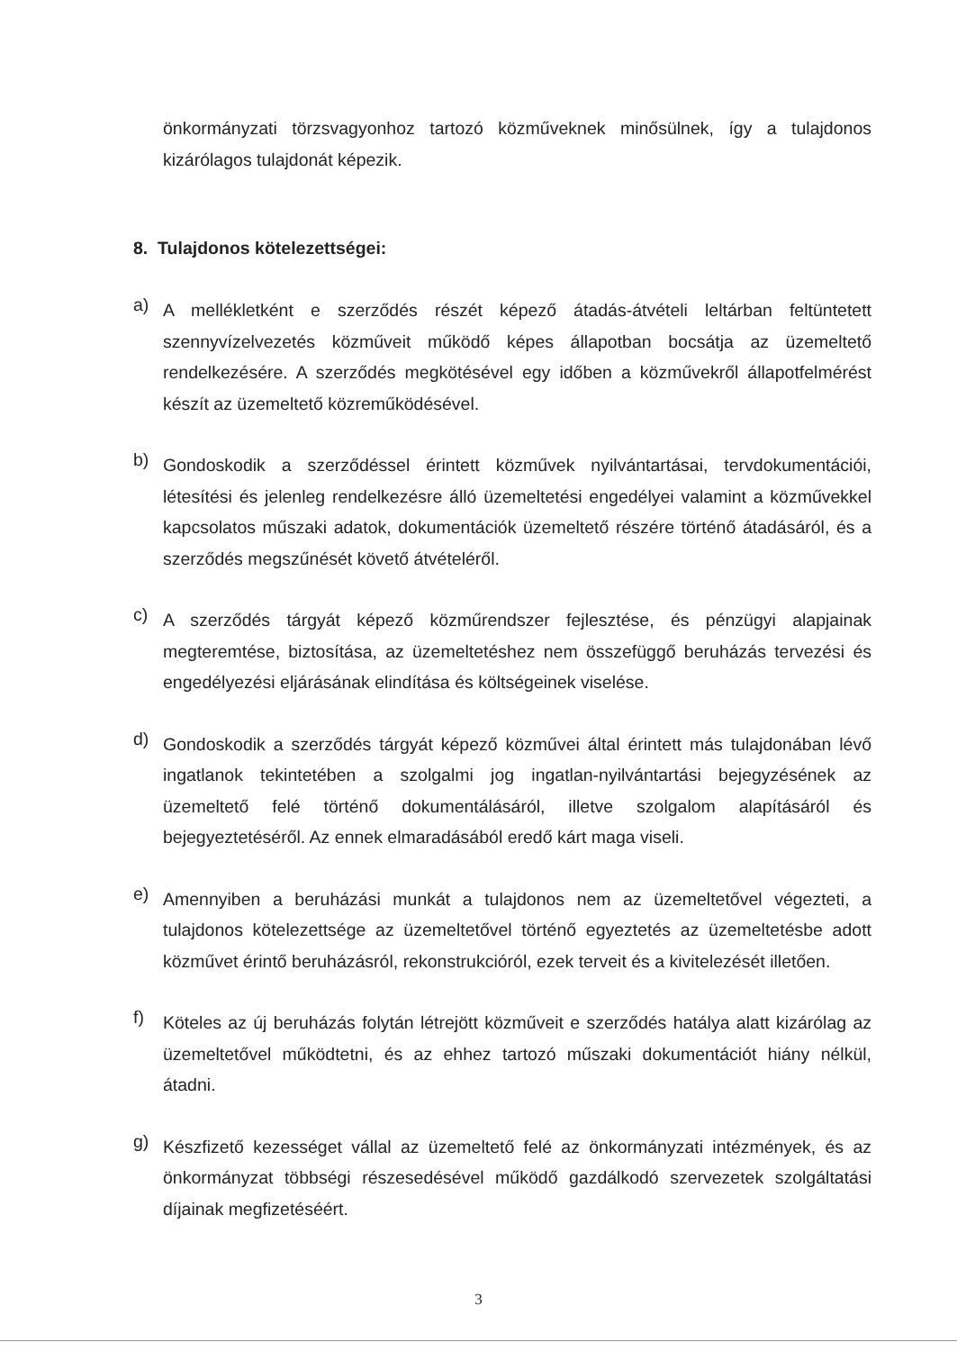önkormányzati törzsvagyonhoz tartozó közműveknek minősülnek, így a tulajdonos kizárólagos tulajdonát képezik.
8. Tulajdonos kötelezettségei:
a)
A mellékletként e szerződés részét képező átadás-átvételi leltárban feltüntetett szennyvízelvezetés közműveit működő képes állapotban bocsátja az üzemeltető rendelkezésére. A szerződés megkötésével egy időben a közművekről állapotfelmérést készít az üzemeltető közreműködésével.
b)
Gondoskodik a szerződéssel érintett közművek nyilvántartásai, tervdokumentációi, létesítési és jelenleg rendelkezésre álló üzemeltetési engedélyei valamint a közművekkel kapcsolatos műszaki adatok, dokumentációk üzemeltető részére történő átadásáról, és a szerződés megszűnését követő átvételéről.
c)
A szerződés tárgyát képező közműrendszer fejlesztése, és pénzügyi alapjainak megteremtése, biztosítása, az üzemeltetéshez nem összefüggő beruházás tervezési és engedélyezési eljárásának elindítása és költségeinek viselése.
d)
Gondoskodik a szerződés tárgyát képező közművei által érintett más tulajdonában lévő ingatlanok tekintetében a szolgalmi jog ingatlan-nyilvántartási bejegyzésének az üzemeltető felé történő dokumentálásáról, illetve szolgalom alapításáról és bejegyeztetéséről. Az ennek elmaradásából eredő kárt maga viseli.
e)
Amennyiben a beruházási munkát a tulajdonos nem az üzemeltetővel végezteti, a tulajdonos kötelezettsége az üzemeltetővel történő egyeztetés az üzemeltetésbe adott közművet érintő beruházásról, rekonstrukcióról, ezek terveit és a kivitelezését illetően.
f)
Köteles az új beruházás folytán létrejött közműveit e szerződés hatálya alatt kizárólag az üzemeltetővel működtetni, és az ehhez tartozó műszaki dokumentációt hiány nélkül, átadni.
g)
Készfizető kezességet vállal az üzemeltető felé az önkormányzati intézmények, és az önkormányzat többségi részesedésével működő gazdálkodó szervezetek szolgáltatási díjainak megfizetéséért.
3